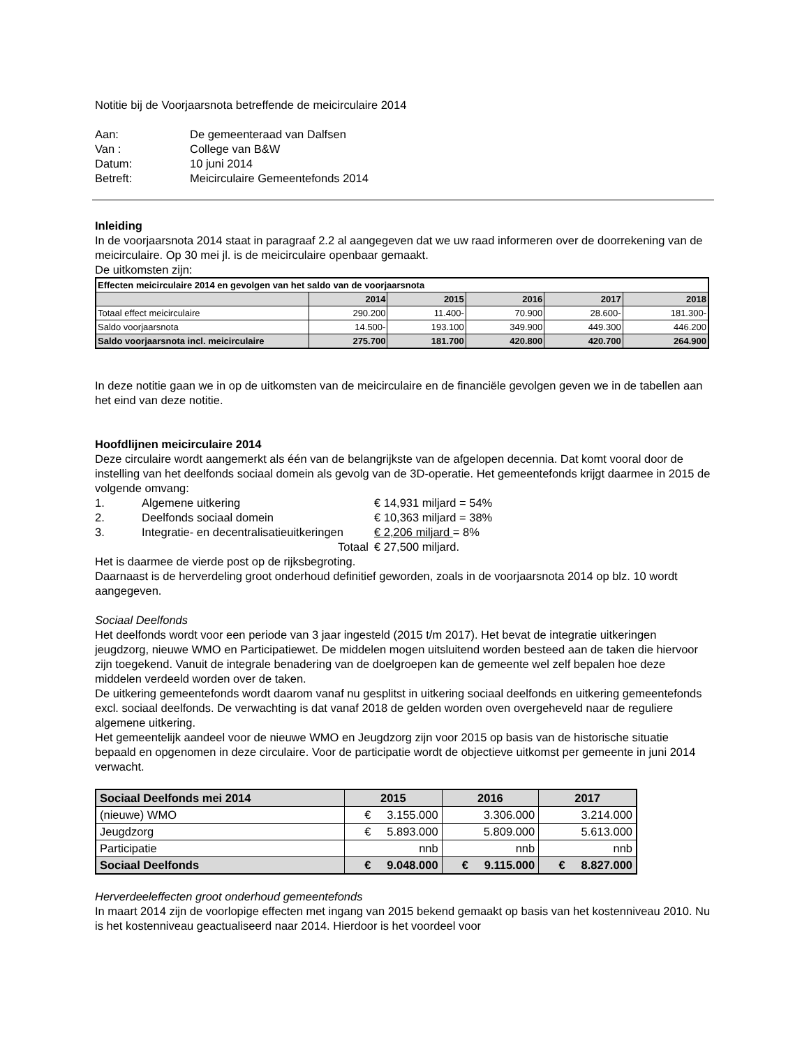Notitie bij de Voorjaarsnota betreffende de meicirculaire 2014
| Aan: | De gemeenteraad van Dalfsen |
| Van : | College van B&W |
| Datum: | 10 juni 2014 |
| Betreft: | Meicirculaire Gemeentefonds 2014 |
Inleiding
In de voorjaarsnota 2014 staat in paragraaf 2.2 al aangegeven dat we uw raad informeren over de doorrekening van de meicirculaire. Op 30 mei jl. is de meicirculaire openbaar gemaakt.
De uitkomsten zijn:
| Effecten meicirculaire 2014 en gevolgen van het saldo van de voorjaarsnota | | | | | |
| | 2014 | 2015 | 2016 | 2017 | 2018 |
| Totaal effect meicirculaire | 290.200 | 11.400- | 70.900 | 28.600- | 181.300- |
| Saldo voorjaarsnota | 14.500- | 193.100 | 349.900 | 449.300 | 446.200 |
| Saldo voorjaarsnota incl. meicirculaire | 275.700 | 181.700 | 420.800 | 420.700 | 264.900 |
In deze notitie gaan we in op de uitkomsten van de meicirculaire en de financiële gevolgen geven we in de tabellen aan het eind van deze notitie.
Hoofdlijnen meicirculaire 2014
Deze circulaire wordt aangemerkt als één van de belangrijkste van de afgelopen decennia. Dat komt vooral door de instelling van het deelfonds sociaal domein als gevolg van de 3D-operatie. Het gemeentefonds krijgt daarmee in 2015 de volgende omvang:
| 1. | Algemene uitkering | € 14,931 miljard = 54% |
| 2. | Deelfonds sociaal domein | € 10,363 miljard = 38% |
| 3. | Integratie- en decentralisatieuitkeringen | € 2,206 miljard = 8% |
| | Totaal | € 27,500 miljard. |
Het is daarmee de vierde post op de rijksbegroting.
Daarnaast is de herverdeling groot onderhoud definitief geworden, zoals in de voorjaarsnota 2014 op blz. 10 wordt aangegeven.
Sociaal Deelfonds
Het deelfonds wordt voor een periode van 3 jaar ingesteld (2015 t/m 2017). Het bevat de integratie uitkeringen jeugdzorg, nieuwe WMO en Participatiewet. De middelen mogen uitsluitend worden besteed aan de taken die hiervoor zijn toegekend. Vanuit de integrale benadering van de doelgroepen kan de gemeente wel zelf bepalen hoe deze middelen verdeeld worden over de taken.
De uitkering gemeentefonds wordt daarom vanaf nu gesplitst in uitkering sociaal deelfonds en uitkering gemeentefonds excl. sociaal deelfonds. De verwachting is dat vanaf 2018 de gelden worden oven overgeheveld naar de reguliere algemene uitkering.
Het gemeentelijk aandeel voor de nieuwe WMO en Jeugdzorg zijn voor 2015 op basis van de historische situatie bepaald en opgenomen in deze circulaire. Voor de participatie wordt de objectieve uitkomst per gemeente in juni 2014 verwacht.
| Sociaal Deelfonds mei 2014 | 2015 | 2016 | 2017 |
| (nieuwe) WMO | € 3.155.000 | 3.306.000 | 3.214.000 |
| Jeugdzorg | € 5.893.000 | 5.809.000 | 5.613.000 |
| Participatie | nnb | nnb | nnb |
| Sociaal Deelfonds | € 9.048.000 | € 9.115.000 | € 8.827.000 |
Herverdeeleffecten groot onderhoud gemeentefonds
In maart 2014 zijn de voorlopige effecten met ingang van 2015 bekend gemaakt op basis van het kostenniveau 2010. Nu is het kostenniveau geactualiseerd naar 2014. Hierdoor is het voordeel voor